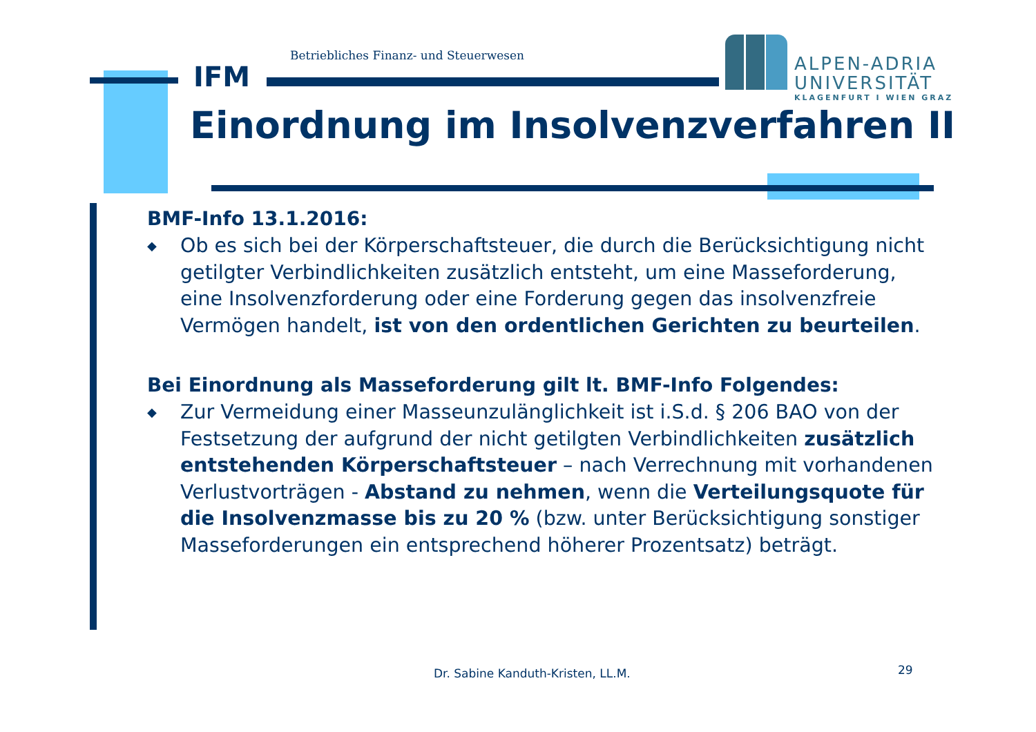Betriebliches Finanz- und Steuerwesen
IFM
ALPEN-ADRIA
UNIVERSITÄT
KLAGENFURT I WIEN GRAZ
Einordnung im Insolvenzverfahren II
BMF-Info 13.1.2016:
◆ Ob es sich bei der Körperschaftsteuer, die durch die Berücksichtigung nicht getilgter Verbindlichkeiten zusätzlich entsteht, um eine Masseforderung, eine Insolvenzforderung oder eine Forderung gegen das insolvenzfreie Vermögen handelt, ist von den ordentlichen Gerichten zu beurteilen.
Bei Einordnung als Masseforderung gilt lt. BMF-Info Folgendes:
◆ Zur Vermeidung einer Masseunzulänglichkeit ist i.S.d. § 206 BAO von der Festsetzung der aufgrund der nicht getilgten Verbindlichkeiten zusätzlich entstehenden Körperschaftsteuer – nach Verrechnung mit vorhandenen Verlustvorträgen - Abstand zu nehmen, wenn die Verteilungsquote für die Insolvenzmasse bis zu 20 % (bzw. unter Berücksichtigung sonstiger Masseforderungen ein entsprechend höherer Prozentsatz) beträgt.
Dr. Sabine Kanduth-Kristen, LL.M.
29